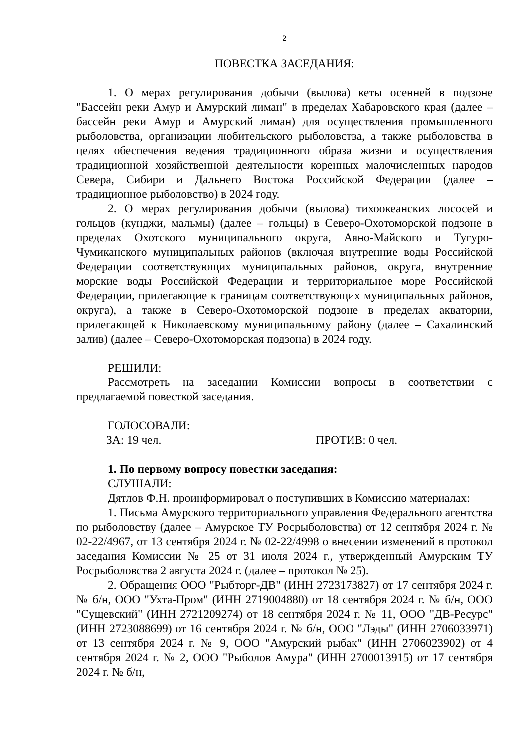2
ПОВЕСТКА ЗАСЕДАНИЯ:
1. О мерах регулирования добычи (вылова) кеты осенней в подзоне "Бассейн реки Амур и Амурский лиман" в пределах Хабаровского края (далее – бассейн реки Амур и Амурский лиман) для осуществления промышленного рыболовства, организации любительского рыболовства, а также рыболовства в целях обеспечения ведения традиционного образа жизни и осуществления традиционной хозяйственной деятельности коренных малочисленных народов Севера, Сибири и Дальнего Востока Российской Федерации (далее – традиционное рыболовство) в 2024 году.
2. О мерах регулирования добычи (вылова) тихоокеанских лососей и гольцов (кунджи, мальмы) (далее – гольцы) в Северо-Охотоморской подзоне в пределах Охотского муниципального округа, Аяно-Майского и Тугуро-Чумиканского муниципальных районов (включая внутренние воды Российской Федерации соответствующих муниципальных районов, округа, внутренние морские воды Российской Федерации и территориальное море Российской Федерации, прилегающие к границам соответствующих муниципальных районов, округа), а также в Северо-Охотоморской подзоне в пределах акватории, прилегающей к Николаевскому муниципальному району (далее – Сахалинский залив) (далее – Северо-Охотоморская подзона) в 2024 году.
РЕШИЛИ:
Рассмотреть на заседании Комиссии вопросы в соответствии с предлагаемой повесткой заседания.
ГОЛОСОВАЛИ:
ЗА: 19 чел. ПРОТИВ: 0 чел.
1. По первому вопросу повестки заседания:
СЛУШАЛИ:
Дятлов Ф.Н. проинформировал о поступивших в Комиссию материалах:
1. Письма Амурского территориального управления Федерального агентства по рыболовству (далее – Амурское ТУ Росрыболовства) от 12 сентября 2024 г. № 02-22/4967, от 13 сентября 2024 г. № 02-22/4998 о внесении изменений в протокол заседания Комиссии № 25 от 31 июля 2024 г., утвержденный Амурским ТУ Росрыболовства 2 августа 2024 г. (далее – протокол № 25).
2. Обращения ООО "Рыбторг-ДВ" (ИНН 2723173827) от 17 сентября 2024 г. № б/н, ООО "Ухта-Пром" (ИНН 2719004880) от 18 сентября 2024 г. № б/н, ООО "Сущевский" (ИНН 2721209274) от 18 сентября 2024 г. № 11, ООО "ДВ-Ресурс" (ИНН 2723088699) от 16 сентября 2024 г. № б/н, ООО "Лэды" (ИНН 2706033971) от 13 сентября 2024 г. № 9, ООО "Амурский рыбак" (ИНН 2706023902) от 4 сентября 2024 г. № 2, ООО "Рыболов Амура" (ИНН 2700013915) от 17 сентября 2024 г. № б/н,